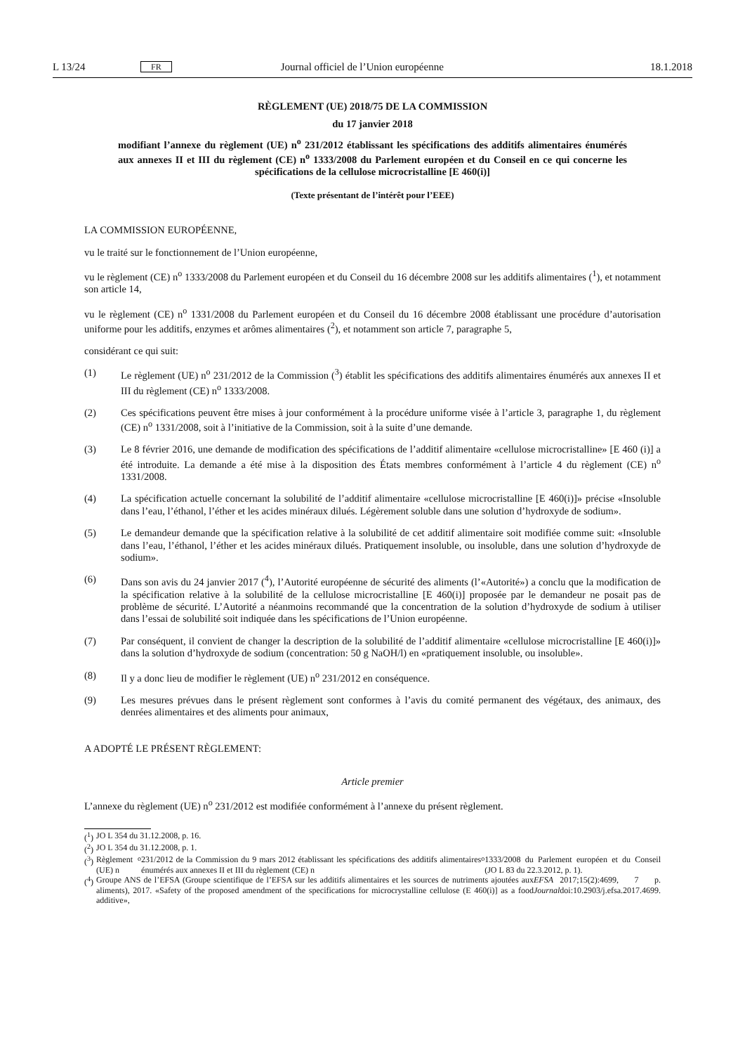L 13/24 FR Journal officiel de l’Union européenne 18.1.2018
RÈGLEMENT (UE) 2018/75 DE LA COMMISSION
du 17 janvier 2018
modifiant l’annexe du règlement (UE) n<sup>o</sup> 231/2012 établissant les spécifications des additifs alimentaires énumérés aux annexes II et III du règlement (CE) n<sup>o</sup> 1333/2008 du Parlement européen et du Conseil en ce qui concerne les spécifications de la cellulose microcristalline [E 460(i)]
(Texte présentant de l’intérêt pour l’EEE)
LA COMMISSION EUROPÉENNE,
vu le traité sur le fonctionnement de l’Union européenne,
vu le règlement (CE) n<sup>o</sup> 1333/2008 du Parlement européen et du Conseil du 16 décembre 2008 sur les additifs alimentaires (<sup>1</sup>), et notamment son article 14,
vu le règlement (CE) n<sup>o</sup> 1331/2008 du Parlement européen et du Conseil du 16 décembre 2008 établissant une procédure d’autorisation uniforme pour les additifs, enzymes et arômes alimentaires (<sup>2</sup>), et notamment son article 7, paragraphe 5,
considérant ce qui suit:
(1) Le règlement (UE) n<sup>o</sup> 231/2012 de la Commission (<sup>3</sup>) établit les spécifications des additifs alimentaires énumérés aux annexes II et III du règlement (CE) n<sup>o</sup> 1333/2008.
(2) Ces spécifications peuvent être mises à jour conformément à la procédure uniforme visée à l’article 3, paragraphe 1, du règlement (CE) n<sup>o</sup> 1331/2008, soit à l’initiative de la Commission, soit à la suite d’une demande.
(3) Le 8 février 2016, une demande de modification des spécifications de l’additif alimentaire «cellulose microcristalline» [E 460 (i)] a été introduite. La demande a été mise à la disposition des États membres conformément à l’article 4 du règlement (CE) n<sup>o</sup> 1331/2008.
(4) La spécification actuelle concernant la solubilité de l’additif alimentaire «cellulose microcristalline [E 460(i)]» précise «Insoluble dans l’eau, l’éthanol, l’éther et les acides minéraux dilués. Légèrement soluble dans une solution d’hydroxyde de sodium».
(5) Le demandeur demande que la spécification relative à la solubilité de cet additif alimentaire soit modifiée comme suit: «Insoluble dans l’eau, l’éthanol, l’éther et les acides minéraux dilués. Pratiquement insoluble, ou insoluble, dans une solution d’hydroxyde de sodium».
(6) Dans son avis du 24 janvier 2017 (<sup>4</sup>), l’Autorité européenne de sécurité des aliments (l’«Autorité») a conclu que la modification de la spécification relative à la solubilité de la cellulose microcristalline [E 460(i)] proposée par le demandeur ne posait pas de problème de sécurité. L’Autorité a néanmoins recommandé que la concentration de la solution d’hydroxyde de sodium à utiliser dans l’essai de solubilité soit indiquée dans les spécifications de l’Union européenne.
(7) Par conséquent, il convient de changer la description de la solubilité de l’additif alimentaire «cellulose microcristalline [E 460(i)]» dans la solution d’hydroxyde de sodium (concentration: 50 g NaOH/l) en «pratiquement insoluble, ou insoluble».
(8) Il y a donc lieu de modifier le règlement (UE) n<sup>o</sup> 231/2012 en conséquence.
(9) Les mesures prévues dans le présent règlement sont conformes à l’avis du comité permanent des végétaux, des animaux, des denrées alimentaires et des aliments pour animaux,
A ADOPTÉ LE PRÉSENT RÈGLEMENT:
Article premier
L’annexe du règlement (UE) n<sup>o</sup> 231/2012 est modifiée conformément à l’annexe du présent règlement.
(<sup>1</sup>) JO L 354 du 31.12.2008, p. 16.
(<sup>2</sup>) JO L 354 du 31.12.2008, p. 1.
(<sup>3</sup>) Règlement (UE) n<sup>o</sup> 231/2012 de la Commission du 9 mars 2012 établissant les spécifications des additifs alimentaires énumérés aux annexes II et III du règlement (CE) n<sup>o</sup> 1333/2008 du Parlement européen et du Conseil (JO L 83 du 22.3.2012, p. 1).
(<sup>4</sup>)
Groupe ANS de l’EFSA (Groupe scientifique de l’EFSA sur les additifs alimentaires et les sources de nutriments ajoutées aux aliments), 2017. «Safety of the proposed amendment of the specifications for microcrystalline cellulose (E 460(i)] as a food additive», EFSA Journal 2017;15(2):4699, 7 p. doi:10.2903/j.efsa.2017.4699.